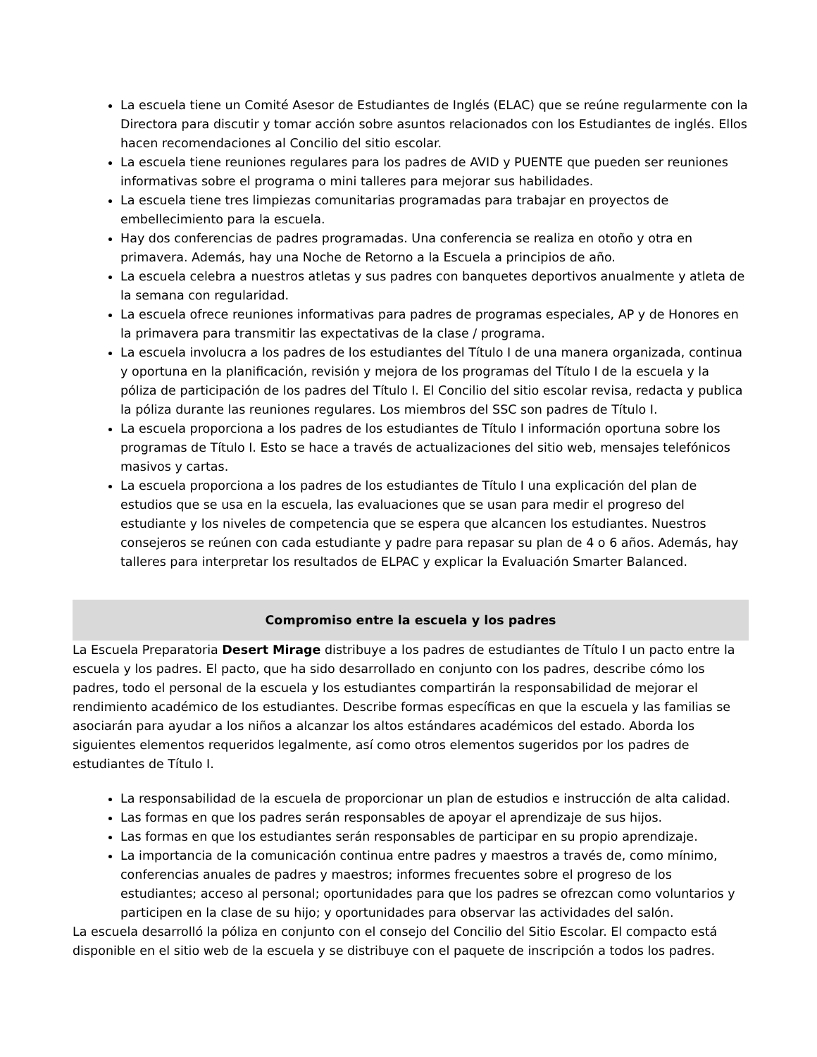La escuela tiene un Comité Asesor de Estudiantes de Inglés (ELAC) que se reúne regularmente con la Directora para discutir y tomar acción sobre asuntos relacionados con los Estudiantes de inglés. Ellos hacen recomendaciones al Concilio del sitio escolar.
La escuela tiene reuniones regulares para los padres de AVID y PUENTE que pueden ser reuniones informativas sobre el programa o mini talleres para mejorar sus habilidades.
La escuela tiene tres limpiezas comunitarias programadas para trabajar en proyectos de embellecimiento para la escuela.
Hay dos conferencias de padres programadas. Una conferencia se realiza en otoño y otra en primavera. Además, hay una Noche de Retorno a la Escuela a principios de año.
La escuela celebra a nuestros atletas y sus padres con banquetes deportivos anualmente y atleta de la semana con regularidad.
La escuela ofrece reuniones informativas para padres de programas especiales, AP y de Honores en la primavera para transmitir las expectativas de la clase / programa.
La escuela involucra a los padres de los estudiantes del Título I de una manera organizada, continua y oportuna en la planificación, revisión y mejora de los programas del Título I de la escuela y la póliza de participación de los padres del Título I. El Concilio del sitio escolar revisa, redacta y publica la póliza durante las reuniones regulares. Los miembros del SSC son padres de Título I.
La escuela proporciona a los padres de los estudiantes de Título I información oportuna sobre los programas de Título I. Esto se hace a través de actualizaciones del sitio web, mensajes telefónicos masivos y cartas.
La escuela proporciona a los padres de los estudiantes de Título I una explicación del plan de estudios que se usa en la escuela, las evaluaciones que se usan para medir el progreso del estudiante y los niveles de competencia que se espera que alcancen los estudiantes. Nuestros consejeros se reúnen con cada estudiante y padre para repasar su plan de 4 o 6 años. Además, hay talleres para interpretar los resultados de ELPAC y explicar la Evaluación Smarter Balanced.
Compromiso entre la escuela y los padres
La Escuela Preparatoria Desert Mirage distribuye a los padres de estudiantes de Título I un pacto entre la escuela y los padres. El pacto, que ha sido desarrollado en conjunto con los padres, describe cómo los padres, todo el personal de la escuela y los estudiantes compartirán la responsabilidad de mejorar el rendimiento académico de los estudiantes. Describe formas específicas en que la escuela y las familias se asociarán para ayudar a los niños a alcanzar los altos estándares académicos del estado. Aborda los siguientes elementos requeridos legalmente, así como otros elementos sugeridos por los padres de estudiantes de Título I.
La responsabilidad de la escuela de proporcionar un plan de estudios e instrucción de alta calidad.
Las formas en que los padres serán responsables de apoyar el aprendizaje de sus hijos.
Las formas en que los estudiantes serán responsables de participar en su propio aprendizaje.
La importancia de la comunicación continua entre padres y maestros a través de, como mínimo, conferencias anuales de padres y maestros; informes frecuentes sobre el progreso de los estudiantes; acceso al personal; oportunidades para que los padres se ofrezcan como voluntarios y participen en la clase de su hijo; y oportunidades para observar las actividades del salón.
La escuela desarrolló la póliza en conjunto con el consejo del Concilio del Sitio Escolar. El compacto está disponible en el sitio web de la escuela y se distribuye con el paquete de inscripción a todos los padres.